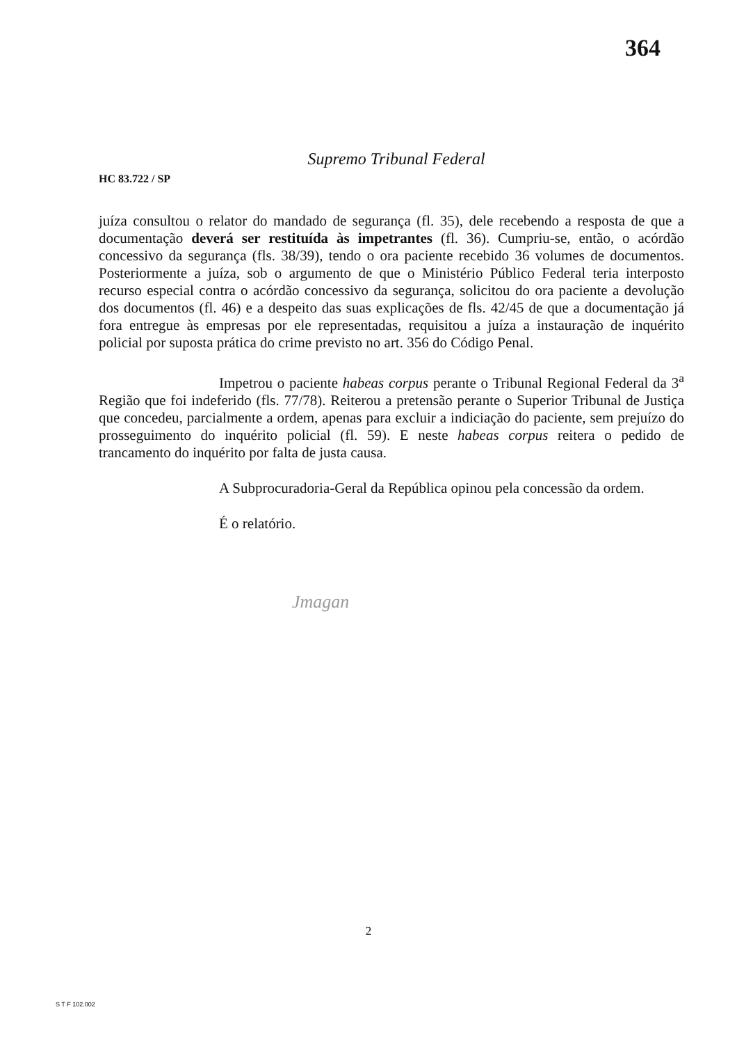364
Supremo Tribunal Federal
HC 83.722 / SP
juíza consultou o relator do mandado de segurança (fl. 35), dele recebendo a resposta de que a documentação deverá ser restituída às impetrantes (fl. 36). Cumpriu-se, então, o acórdão concessivo da segurança (fls. 38/39), tendo o ora paciente recebido 36 volumes de documentos. Posteriormente a juíza, sob o argumento de que o Ministério Público Federal teria interposto recurso especial contra o acórdão concessivo da segurança, solicitou do ora paciente a devolução dos documentos (fl. 46) e a despeito das suas explicações de fls. 42/45 de que a documentação já fora entregue às empresas por ele representadas, requisitou a juíza a instauração de inquérito policial por suposta prática do crime previsto no art. 356 do Código Penal.
Impetrou o paciente habeas corpus perante o Tribunal Regional Federal da 3<sup>a</sup> Região que foi indeferido (fls. 77/78). Reiterou a pretensão perante o Superior Tribunal de Justiça que concedeu, parcialmente a ordem, apenas para excluir a indiciação do paciente, sem prejuízo do prosseguimento do inquérito policial (fl. 59). E neste habeas corpus reitera o pedido de trancamento do inquérito por falta de justa causa.
A Subprocuradoria-Geral da República opinou pela concessão da ordem.
É o relatório.
Jmagan
2
S T F 102.002